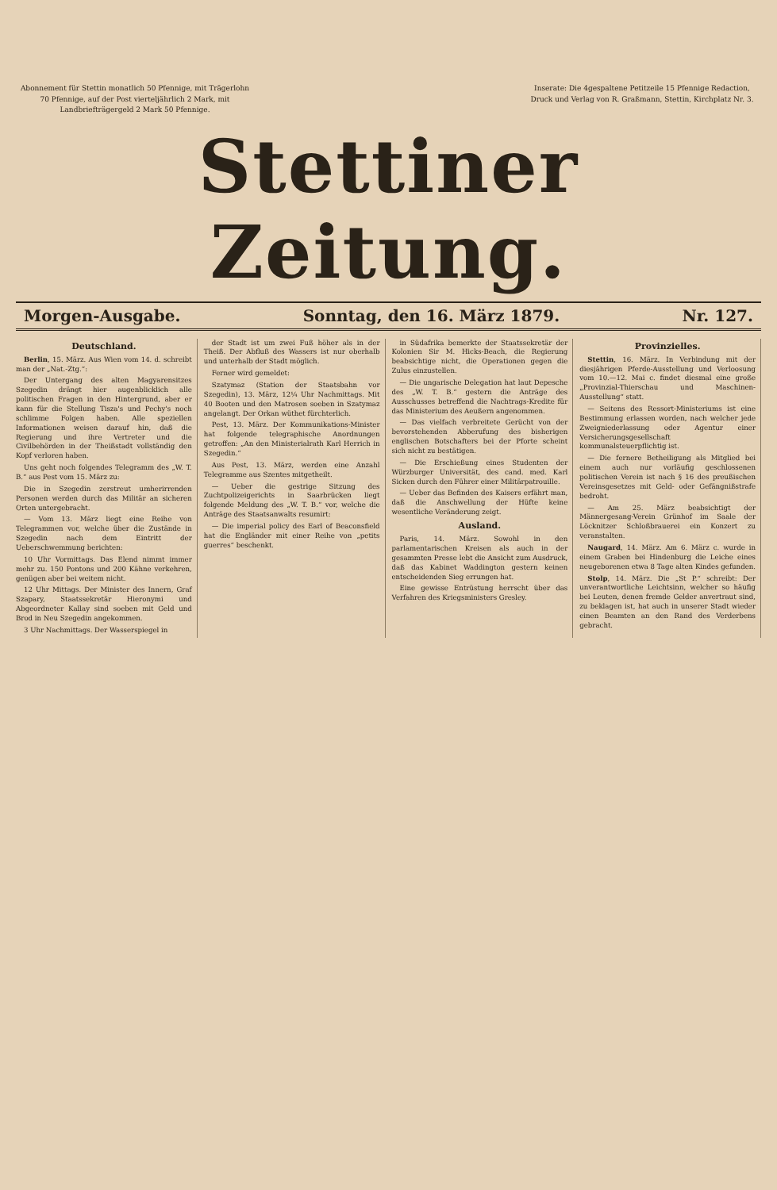Abonnement für Stettin monatlich 50 Pfennige, mit Trägerlohn 70 Pfennige, auf der Post vierteljährlich 2 Mark, mit Landbriefträgergeld 2 Mark 50 Pfennige.
Inserate: Die 4gespaltene Petitzeile 15 Pfennige Redaction, Druck und Verlag von R. Graßmann, Stettin, Kirchplatz Nr. 3.
Stettiner Zeitung.
Morgen-Ausgabe. Sonntag, den 16. März 1879. Nr. 127.
Deutschland.
Berlin, 15. März. Aus Wien vom 14. d. schreibt man der „Nat.-Ztg.“:
Der Untergang des alten Magyarensitzes Szegedin drängt hier augenblicklich alle politischen Fragen in den Hintergrund, aber er kann für die Stellung Tisza's und Pechy's noch schlimme Folgen haben. Alle speziellen Informationen weisen darauf hin, daß die Regierung und ihre Vertreter und die Civilbehörden in der Theißstadt vollständig den Kopf verloren haben.
Uns geht noch folgendes Telegramm des „W. T. B.“ aus Pest vom 15. März zu:
Die in Szegedin zerstreut umherirrenden Personen werden durch das Militär an sicheren Orten untergebracht.
— Vom 13. März liegt eine Reihe von Telegrammen vor, welche über die Zustände in Szegedin nach dem Eintritt der Ueberschwemmung berichten:
10 Uhr Vormittags. Das Elend nimmt immer mehr zu. 150 Pontons und 200 Kähne verkehren, genügen aber bei weitem nicht.
12 Uhr Mittags. Der Minister des Innern, Graf Szapary, Staatssekretär Hieronymi und Abgeordneter Kallay sind soeben mit Geld und Brod in Neu Szegedin angekommen.
3 Uhr Nachmittags. Der Wasserspiegel in
der Stadt ist um zwei Fuß höher als in der Theiß. Der Abfluß des Wassers ist nur oberhalb und unterhalb der Stadt möglich.
Ferner wird gemeldet:
Szatymaz (Station der Staatsbahn vor Szegedin), 13. März, 12¼ Uhr Nachmittags. Mit 40 Booten und den Matrosen soeben in Szatymaz angelangt. Der Orkan wüthet fürchterlich.
Pest, 13. März. Der Kommunikations-Minister hat folgende telegraphische Anordnungen getroffen: „An den Ministerialrath Karl Herrich in Szegedin.“
Aus Pest, 13. März, werden eine Anzahl Telegramme aus Szentes mitgetheilt.
— Ueber die gestrige Sitzung des Zuchtpolizeigerichts in Saarbrücken liegt folgende Meldung des „W. T. B.“ vor, welche die Anträge des Staatsanwalts resumirt:
— Die imperial policy des Earl of Beaconsfield hat die Engländer mit einer Reihe von „petits guerres“ beschenkt.
in Südafrika bemerkte der Staatssekretär der Kolonien Sir M. Hicks-Beach, die Regierung beabsichtige nicht, die Operationen gegen die Zulus einzustellen.
— Die ungarische Delegation hat laut Depesche des „W. T. B.“ gestern die Anträge des Ausschusses betreffend die Nachtrags-Kredite für das Ministerium des Aeußern angenommen.
— Das vielfach verbreitete Gerücht von der bevorstehenden Abberufung des bisherigen englischen Botschafters bei der Pforte scheint sich nicht zu bestätigen.
— Die Erschießung eines Studenten der Würzburger Universität, des cand. med. Karl Sicken durch den Führer einer Militärpatrouille.
— Ueber das Befinden des Kaisers erfährt man, daß die Anschwellung der Hüfte keine wesentliche Veränderung zeigt.
Ausland.
Paris, 14. März. Sowohl in den parlamentarischen Kreisen als auch in der gesammten Presse lebt die Ansicht zum Ausdruck, daß das Kabinet Waddington gestern keinen entscheidenden Sieg errungen hat.
Eine gewisse Entrüstung herrscht über das Verfahren des Kriegsministers Gresley.
Provinzielles.
Stettin, 16. März. In Verbindung mit der diesjährigen Pferde-Ausstellung und Verloosung vom 10.—12. Mai c. findet diesmal eine große „Provinzial-Thierschau und Maschinen-Ausstellung“ statt.
— Seitens des Ressort-Ministeriums ist eine Bestimmung erlassen worden, nach welcher jede Zweigniederlassung oder Agentur einer Versicherungsgesellschaft kommunalsteuerpflichtig ist.
— Die fernere Betheiligung als Mitglied bei einem auch nur vorläufig geschlossenen politischen Verein ist nach § 16 des preußischen Vereinsgesetzes mit Geld- oder Gefängnißstrafe bedroht.
— Am 25. März beabsichtigt der Männergesang-Verein Grünhof im Saale der Löcknitzer Schloßbrauerei ein Konzert zu veranstalten.
Naugard, 14. März. Am 6. März c. wurde in einem Graben bei Hindenburg die Leiche eines neugeborenen etwa 8 Tage alten Kindes gefunden.
Stolp, 14. März. Die „St P.“ schreibt: Der unverantwortliche Leichtsinn, welcher so häufig bei Leuten, denen fremde Gelder anvertraut sind, zu beklagen ist, hat auch in unserer Stadt wieder einen Beamten an den Rand des Verderbens gebracht.